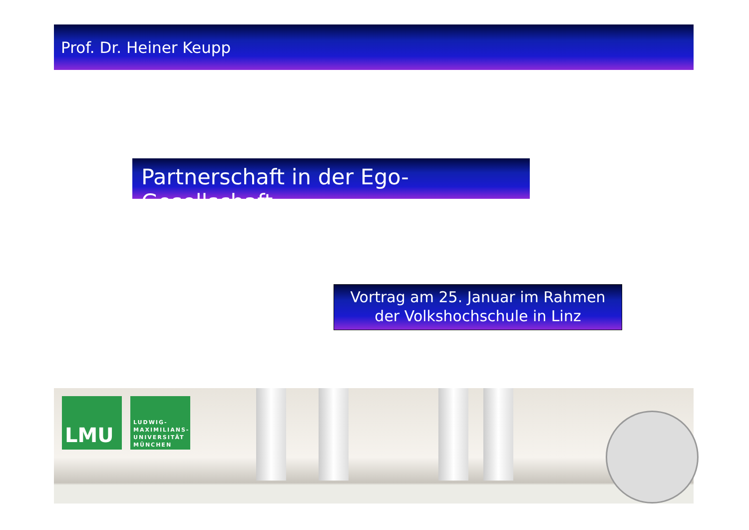Prof. Dr. Heiner Keupp
Partnerschaft in der Ego-Gesellschaft
Vortrag am 25. Januar im Rahmen
der Volkshochschule in Linz
LMU
LUDWIG-
MAXIMILIANS-
UNIVERSITÄT
MÜNCHEN